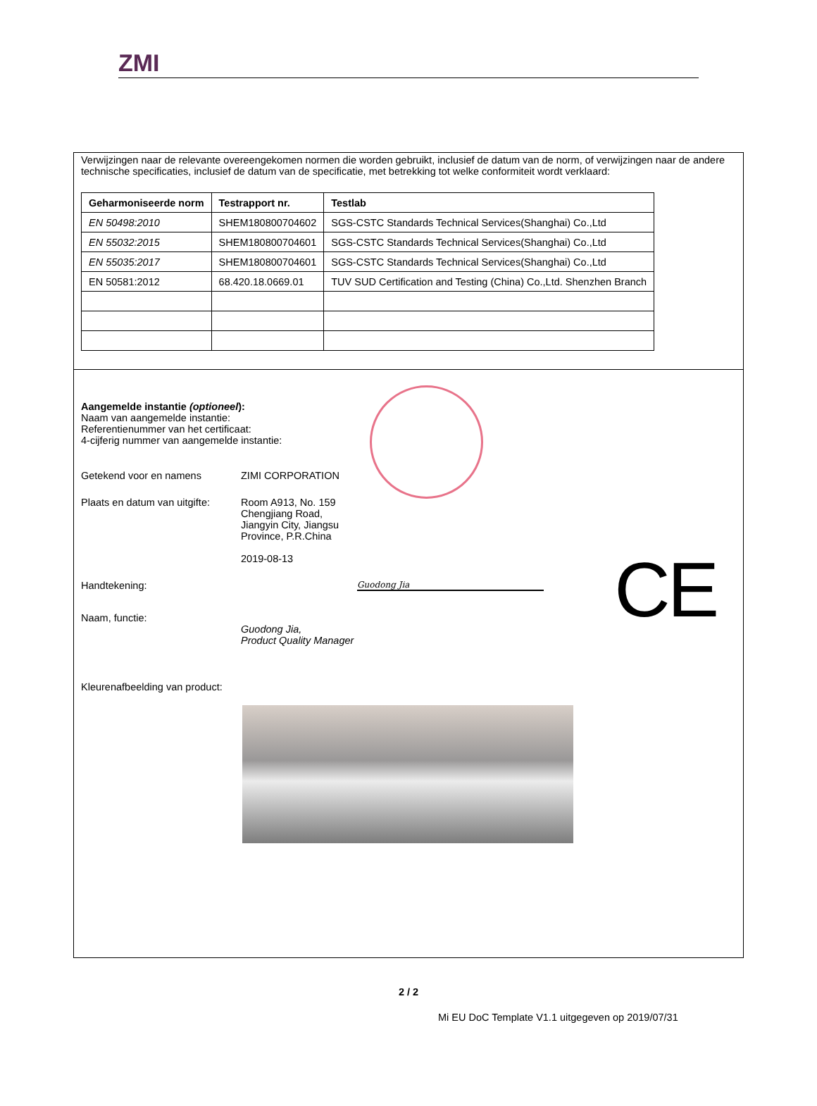ZMI
Verwijzingen naar de relevante overeengekomen normen die worden gebruikt, inclusief de datum van de norm, of verwijzingen naar de andere technische specificaties, inclusief de datum van de specificatie, met betrekking tot welke conformiteit wordt verklaard:
| Geharmoniseerde norm | Testrapport nr. | Testlab |
| --- | --- | --- |
| EN 50498:2010 | SHEM180800704602 | SGS-CSTC Standards Technical Services(Shanghai) Co.,Ltd |
| EN 55032:2015 | SHEM180800704601 | SGS-CSTC Standards Technical Services(Shanghai) Co.,Ltd |
| EN 55035:2017 | SHEM180800704601 | SGS-CSTC Standards Technical Services(Shanghai) Co.,Ltd |
| EN 50581:2012 | 68.420.18.0669.01 | TUV SUD Certification and Testing (China) Co.,Ltd. Shenzhen Branch |
CE
Aangemelde instantie (optioneel):
Naam van aangemelde instantie:
Referentienummer van het certificaat:
4-cijferig nummer van aangemelde instantie:
Getekend voor en namens ZIMI CORPORATION
Plaats en datum van uitgifte:
Room A913, No. 159
Chengjiang Road,
Jiangyin City, Jiangsu
Province, P.R.China
2019-08-13
Handtekening:
Guodong Jia
Naam, functie:
Guodong Jia,
Product Quality Manager
Kleurenafbeelding van product:
2 / 2
Mi EU DoC Template V1.1 uitgegeven op 2019/07/31